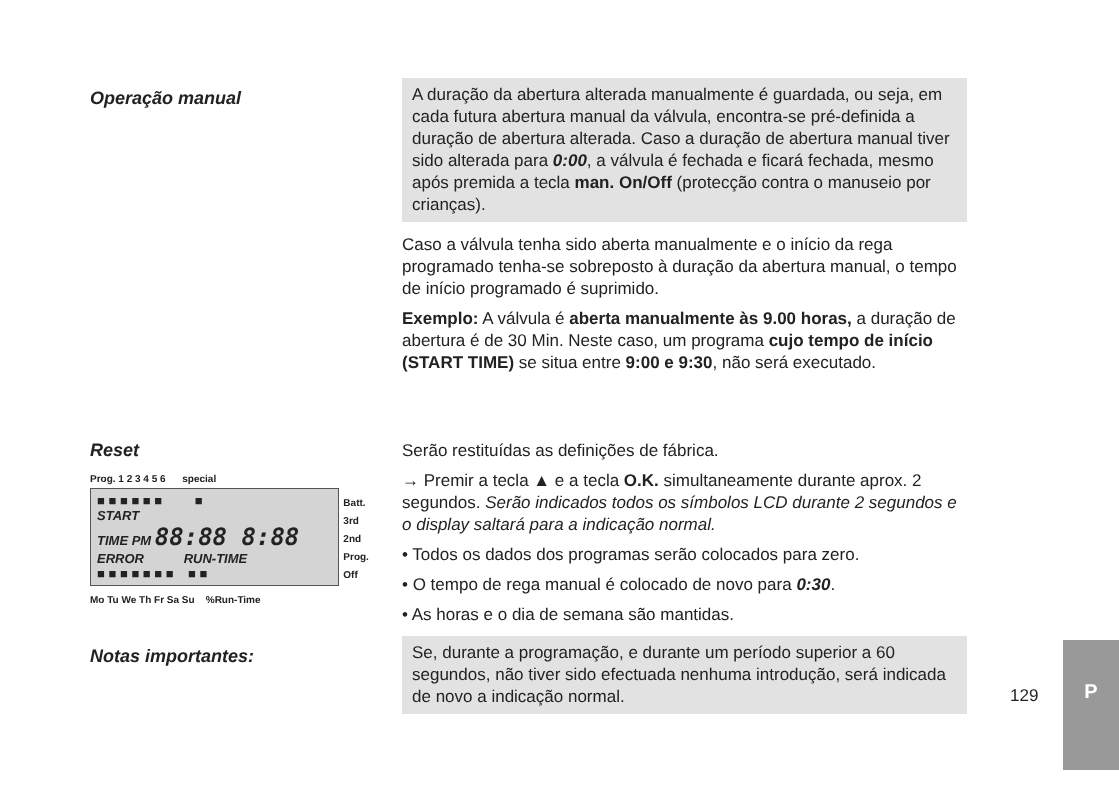Operação manual
A duração da abertura alterada manualmente é guardada, ou seja, em cada futura abertura manual da válvula, encontra-se pré-definida a duração de abertura alterada. Caso a duração de abertura manual tiver sido alterada para 0:00, a válvula é fechada e ficará fechada, mesmo após premida a tecla man. On/Off (protecção contra o manuseio por crianças).
Caso a válvula tenha sido aberta manualmente e o início da rega programado tenha-se sobreposto à duração da abertura manual, o tempo de início programado é suprimido.
Exemplo: A válvula é aberta manualmente às 9.00 horas, a duração de abertura é de 30 Min. Neste caso, um programa cujo tempo de início (START TIME) se situa entre 9:00 e 9:30, não será executado.
Reset
Prog. 1 2 3 4 5 6 special
■ ■ ■ ■ ■ ■ ■
START
TIME PM 88:88 8:88
ERROR RUN-TIME
■ ■ ■ ■ ■ ■ ■ ■ ■
Batt.
3rd
2nd
Prog. Off
Mo Tu We Th Fr Sa Su %Run-Time
Serão restituídas as definições de fábrica.
→ Premir a tecla ▲ e a tecla O.K. simultaneamente durante aprox. 2 segundos. Serão indicados todos os símbolos LCD durante 2 segundos e o display saltará para a indicação normal.
• Todos os dados dos programas serão colocados para zero.
• O tempo de rega manual é colocado de novo para 0:30.
• As horas e o dia de semana são mantidas.
Notas importantes:
Se, durante a programação, e durante um período superior a 60 segundos, não tiver sido efectuada nenhuma introdução, será indicada de novo a indicação normal.
129
P